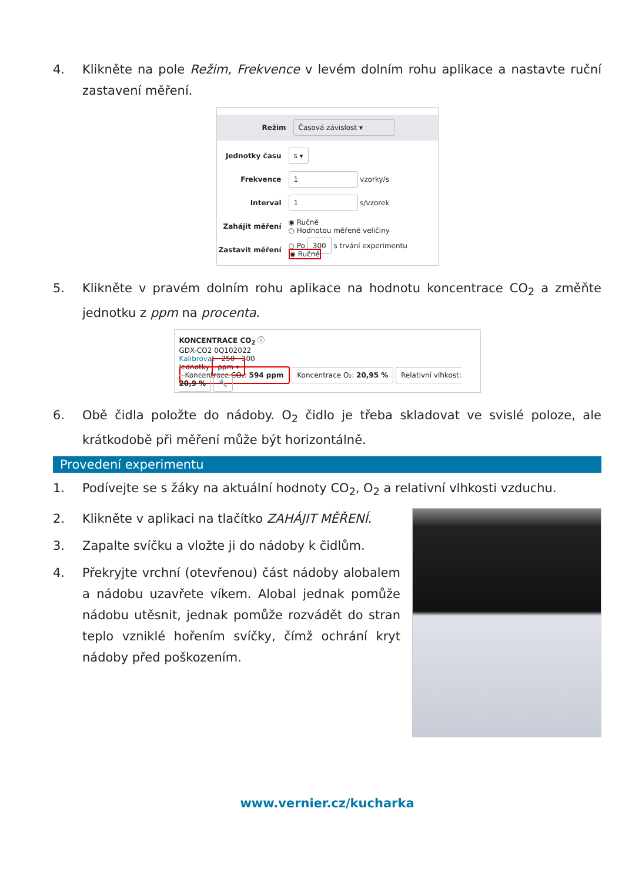4. Klikněte na pole Režim, Frekvence v levém dolním rohu aplikace a nastavte ruční zastavení měření.
Režim Časová závislost ▾
Jednotky času s ▾
Frekvence 1 vzorky/s
Interval 1 s/vzorek
Zahájit měření ◉ Ručně
○ Hodnotou měřené veličiny
Zastavit měření ○ Po 300 s trvání experimentu
◉ Ručně
5. Klikněte v pravém dolním rohu aplikace na hodnotu koncentrace CO<sub>2</sub> a změňte jednotku z ppm na procenta.
KONCENTRACE CO<sub>2</sub> ⓘ
GDX-CO2 0Q102022
Kalibrovat 250 300
Jednotky ppm ▾
Koncentrace CO₂: 594 ppm Koncentrace O₂: 20,95 % Relativní vlhkost: 20,9 % 🔧
6. Obě čidla položte do nádoby. O<sub>2</sub> čidlo je třeba skladovat ve svislé poloze, ale krátkodobě při měření může být horizontálně.
Provedení experimentu
1. Podívejte se s žáky na aktuální hodnoty CO<sub>2</sub>, O<sub>2</sub> a relativní vlhkosti vzduchu.
2. Klikněte v aplikaci na tlačítko ZAHÁJIT MĚŘENÍ.
3. Zapalte svíčku a vložte ji do nádoby k čidlům.
4. Překryjte vrchní (otevřenou) část nádoby alobalem a nádobu uzavřete víkem. Alobal jednak pomůže nádobu utěsnit, jednak pomůže rozvádět do stran teplo vzniklé hořením svíčky, čímž ochrání kryt nádoby před poškozením.
www.vernier.cz/kucharka